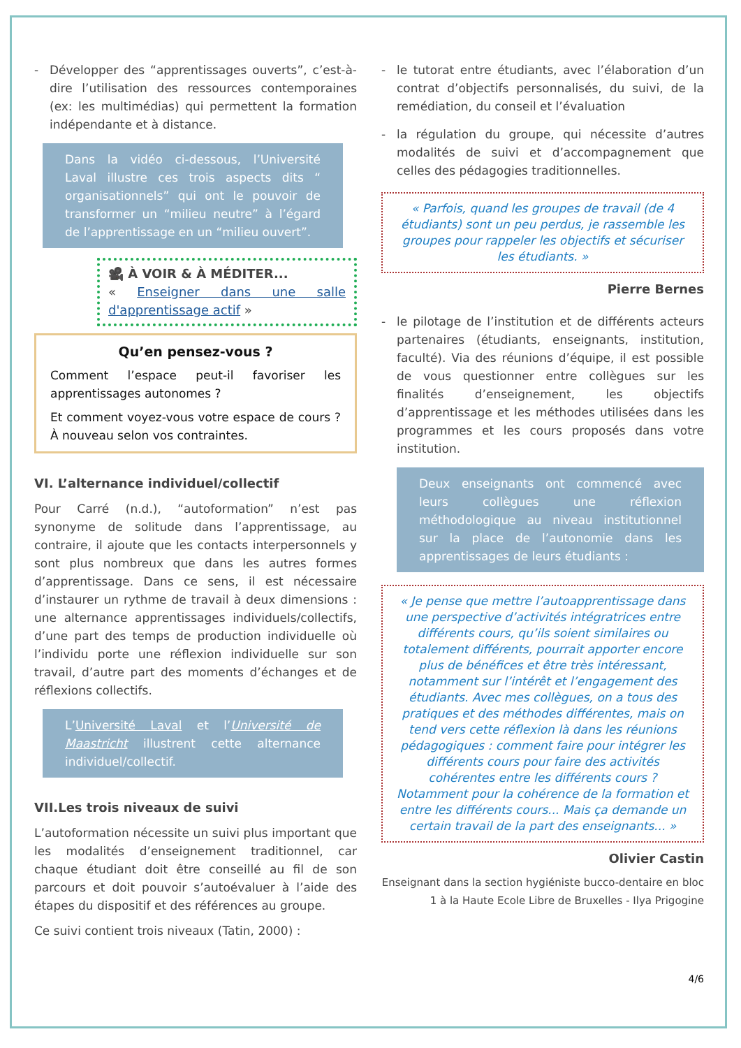- Développer des “apprentissages ouverts”, c’est-à-dire l’utilisation des ressources contemporaines (ex: les multimédias) qui permettent la formation indépendante et à distance.
Dans la vidéo ci-dessous, l’Université Laval illustre ces trois aspects dits “ organisationnels” qui ont le pouvoir de transformer un “milieu neutre” à l’égard de l’apprentissage en un “milieu ouvert”.
🎥 À VOIR & À MÉDITER...
« Enseigner dans une salle d'apprentissage actif »
Qu’en pensez-vous ?
Comment l’espace peut-il favoriser les apprentissages autonomes ?
Et comment voyez-vous votre espace de cours ? À nouveau selon vos contraintes.
VI. L’alternance individuel/collectif
Pour Carré (n.d.), “autoformation” n’est pas synonyme de solitude dans l’apprentissage, au contraire, il ajoute que les contacts interpersonnels y sont plus nombreux que dans les autres formes d’apprentissage. Dans ce sens, il est nécessaire d’instaurer un rythme de travail à deux dimensions : une alternance apprentissages individuels/collectifs, d’une part des temps de production individuelle où l’individu porte une réflexion individuelle sur son travail, d’autre part des moments d’échanges et de réflexions collectifs.
L’Université Laval et l’Université de Maastricht illustrent cette alternance individuel/collectif.
VII.Les trois niveaux de suivi
L’autoformation nécessite un suivi plus important que les modalités d’enseignement traditionnel, car chaque étudiant doit être conseillé au fil de son parcours et doit pouvoir s’autoévaluer à l’aide des étapes du dispositif et des références au groupe.
Ce suivi contient trois niveaux (Tatin, 2000) :
- le tutorat entre étudiants, avec l’élaboration d’un contrat d’objectifs personnalisés, du suivi, de la remédiation, du conseil et l’évaluation
- la régulation du groupe, qui nécessite d’autres modalités de suivi et d’accompagnement que celles des pédagogies traditionnelles.
« Parfois, quand les groupes de travail (de 4 étudiants) sont un peu perdus, je rassemble les groupes pour rappeler les objectifs et sécuriser les étudiants. »
Pierre Bernes
- le pilotage de l’institution et de différents acteurs partenaires (étudiants, enseignants, institution, faculté). Via des réunions d’équipe, il est possible de vous questionner entre collègues sur les finalités d’enseignement, les objectifs d’apprentissage et les méthodes utilisées dans les programmes et les cours proposés dans votre institution.
Deux enseignants ont commencé avec leurs collègues une réflexion méthodologique au niveau institutionnel sur la place de l’autonomie dans les apprentissages de leurs étudiants :
« Je pense que mettre l’autoapprentissage dans une perspective d’activités intégratrices entre différents cours, qu’ils soient similaires ou totalement différents, pourrait apporter encore plus de bénéfices et être très intéressant, notamment sur l’intérêt et l’engagement des étudiants. Avec mes collègues, on a tous des pratiques et des méthodes différentes, mais on tend vers cette réflexion là dans les réunions pédagogiques : comment faire pour intégrer les différents cours pour faire des activités cohérentes entre les différents cours ? Notamment pour la cohérence de la formation et entre les différents cours... Mais ça demande un certain travail de la part des enseignants... »
Olivier Castin
Enseignant dans la section hygiéniste bucco-dentaire en bloc 1 à la Haute Ecole Libre de Bruxelles - Ilya Prigogine
4/6